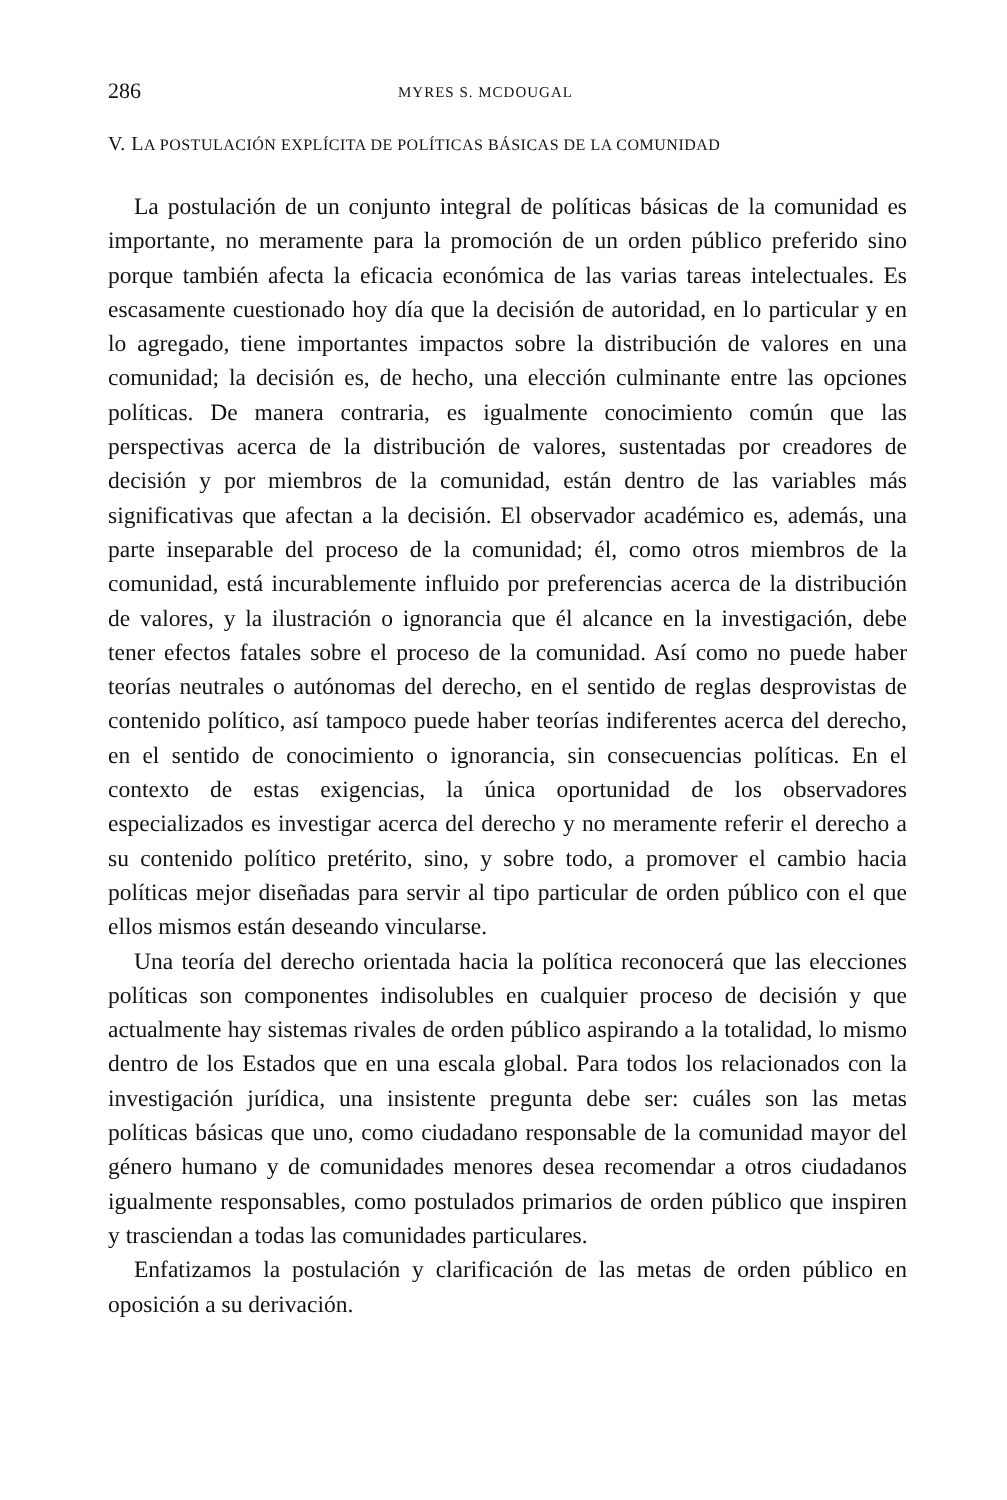286 MYRES S. MCDOUGAL
V. LA POSTULACIÓN EXPLÍCITA DE POLÍTICAS BÁSICAS DE LA COMUNIDAD
La postulación de un conjunto integral de políticas básicas de la comunidad es importante, no meramente para la promoción de un orden público preferido sino porque también afecta la eficacia económica de las varias tareas intelectuales. Es escasamente cuestionado hoy día que la decisión de autoridad, en lo particular y en lo agregado, tiene importantes impactos sobre la distribución de valores en una comunidad; la decisión es, de hecho, una elección culminante entre las opciones políticas. De manera contraria, es igualmente conocimiento común que las perspectivas acerca de la distribución de valores, sustentadas por creadores de decisión y por miembros de la comunidad, están dentro de las variables más significativas que afectan a la decisión. El observador académico es, además, una parte inseparable del proceso de la comunidad; él, como otros miembros de la comunidad, está incurablemente influido por preferencias acerca de la distribución de valores, y la ilustración o ignorancia que él alcance en la investigación, debe tener efectos fatales sobre el proceso de la comunidad. Así como no puede haber teorías neutrales o autónomas del derecho, en el sentido de reglas desprovistas de contenido político, así tampoco puede haber teorías indiferentes acerca del derecho, en el sentido de conocimiento o ignorancia, sin consecuencias políticas. En el contexto de estas exigencias, la única oportunidad de los observadores especializados es investigar acerca del derecho y no meramente referir el derecho a su contenido político pretérito, sino, y sobre todo, a promover el cambio hacia políticas mejor diseñadas para servir al tipo particular de orden público con el que ellos mismos están deseando vincularse.
Una teoría del derecho orientada hacia la política reconocerá que las elecciones políticas son componentes indisolubles en cualquier proceso de decisión y que actualmente hay sistemas rivales de orden público aspirando a la totalidad, lo mismo dentro de los Estados que en una escala global. Para todos los relacionados con la investigación jurídica, una insistente pregunta debe ser: cuáles son las metas políticas básicas que uno, como ciudadano responsable de la comunidad mayor del género humano y de comunidades menores desea recomendar a otros ciudadanos igualmente responsables, como postulados primarios de orden público que inspiren y trasciendan a todas las comunidades particulares.
Enfatizamos la postulación y clarificación de las metas de orden público en oposición a su derivación.